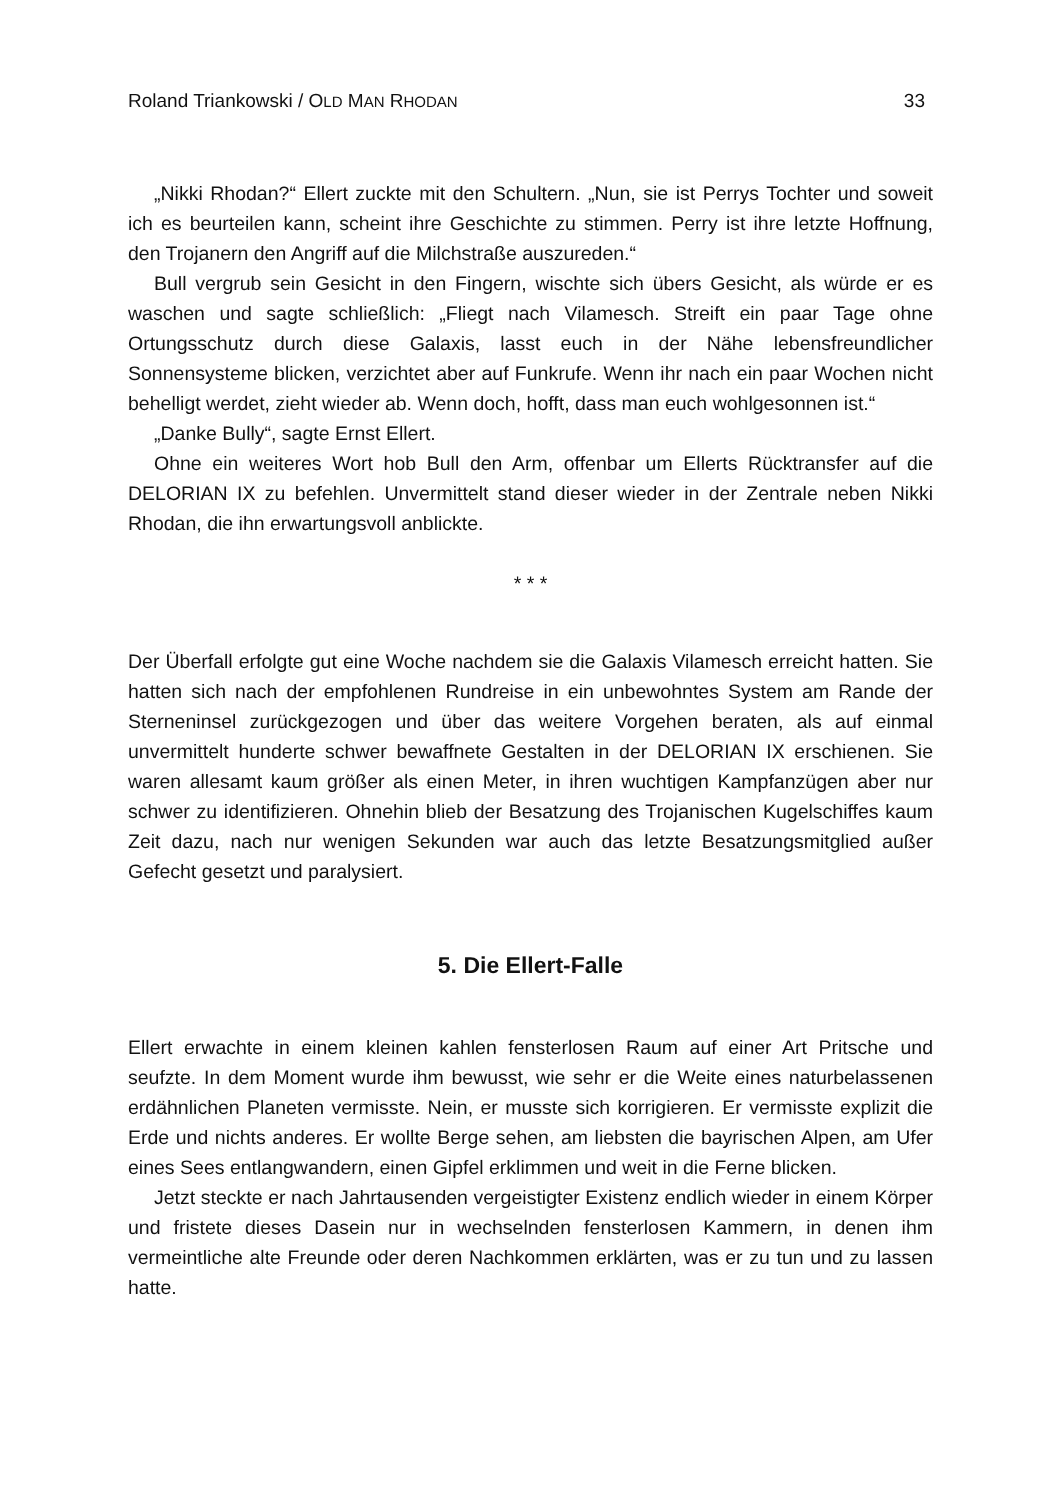Roland Triankowski / OLD MAN RHODAN 33
„Nikki Rhodan?“ Ellert zuckte mit den Schultern. „Nun, sie ist Perrys Tochter und soweit ich es beurteilen kann, scheint ihre Geschichte zu stimmen. Perry ist ihre letzte Hoffnung, den Trojanern den Angriff auf die Milchstraße auszureden.“
Bull vergrub sein Gesicht in den Fingern, wischte sich übers Gesicht, als würde er es waschen und sagte schließlich: „Fliegt nach Vilamesch. Streift ein paar Tage ohne Ortungsschutz durch diese Galaxis, lasst euch in der Nähe lebensfreundlicher Sonnensysteme blicken, verzichtet aber auf Funkrufe. Wenn ihr nach ein paar Wochen nicht behelligt werdet, zieht wieder ab. Wenn doch, hofft, dass man euch wohlgesonnen ist.“
„Danke Bully“, sagte Ernst Ellert.
Ohne ein weiteres Wort hob Bull den Arm, offenbar um Ellerts Rücktransfer auf die DELORIAN IX zu befehlen. Unvermittelt stand dieser wieder in der Zentrale neben Nikki Rhodan, die ihn erwartungsvoll anblickte.
* * *
Der Überfall erfolgte gut eine Woche nachdem sie die Galaxis Vilamesch erreicht hatten. Sie hatten sich nach der empfohlenen Rundreise in ein unbewohntes System am Rande der Sterneninsel zurückgezogen und über das weitere Vorgehen beraten, als auf einmal unvermittelt hunderte schwer bewaffnete Gestalten in der DELORIAN IX erschienen. Sie waren allesamt kaum größer als einen Meter, in ihren wuchtigen Kampfanzügen aber nur schwer zu identifizieren. Ohnehin blieb der Besatzung des Trojanischen Kugelschiffes kaum Zeit dazu, nach nur wenigen Sekunden war auch das letzte Besatzungsmitglied außer Gefecht gesetzt und paralysiert.
5. Die Ellert-Falle
Ellert erwachte in einem kleinen kahlen fensterlosen Raum auf einer Art Pritsche und seufzte. In dem Moment wurde ihm bewusst, wie sehr er die Weite eines naturbelas­senen erdähnlichen Planeten vermisste. Nein, er musste sich korrigieren. Er ver­misste explizit die Erde und nichts anderes. Er wollte Berge sehen, am liebsten die bayrischen Alpen, am Ufer eines Sees entlangwandern, einen Gipfel erklimmen und weit in die Ferne blicken.
Jetzt steckte er nach Jahrtausenden vergeistigter Existenz endlich wieder in einem Körper und fristete dieses Dasein nur in wechselnden fensterlosen Kammern, in denen ihm vermeintliche alte Freunde oder deren Nachkommen erklärten, was er zu tun und zu lassen hatte.